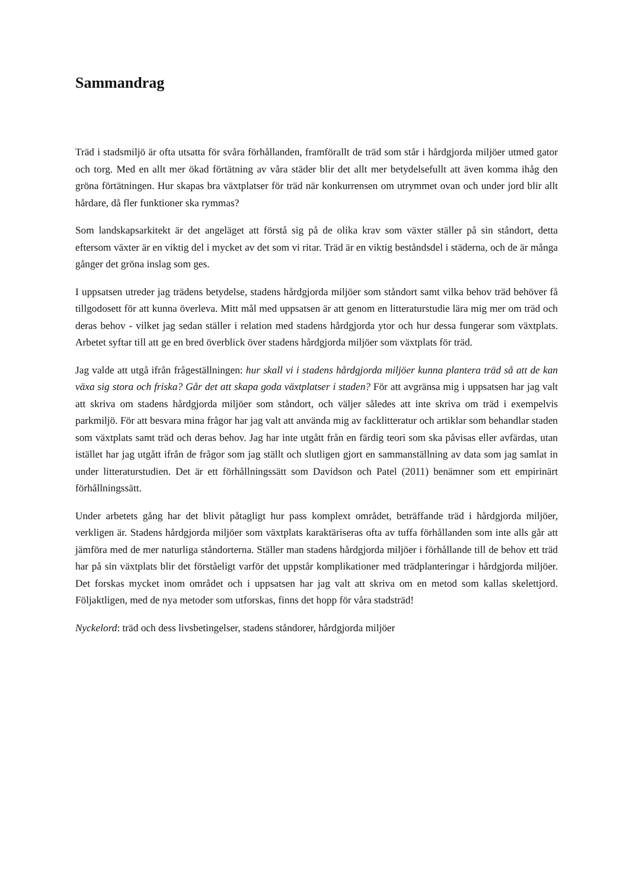Sammandrag
Träd i stadsmiljö är ofta utsatta för svåra förhållanden, framförallt de träd som står i hårdgjorda miljöer utmed gator och torg. Med en allt mer ökad förtätning av våra städer blir det allt mer betydelsefullt att även komma ihåg den gröna förtätningen. Hur skapas bra växtplatser för träd när konkurrensen om utrymmet ovan och under jord blir allt hårdare, då fler funktioner ska rymmas?
Som landskapsarkitekt är det angeläget att förstå sig på de olika krav som växter ställer på sin ståndort, detta eftersom växter är en viktig del i mycket av det som vi ritar. Träd är en viktig beståndsdel i städerna, och de är många gånger det gröna inslag som ges.
I uppsatsen utreder jag trädens betydelse, stadens hårdgjorda miljöer som ståndort samt vilka behov träd behöver få tillgodosett för att kunna överleva. Mitt mål med uppsatsen är att genom en litteraturstudie lära mig mer om träd och deras behov - vilket jag sedan ställer i relation med stadens hårdgjorda ytor och hur dessa fungerar som växtplats. Arbetet syftar till att ge en bred överblick över stadens hårdgjorda miljöer som växtplats för träd.
Jag valde att utgå ifrån frågeställningen: hur skall vi i stadens hårdgjorda miljöer kunna plantera träd så att de kan växa sig stora och friska? Går det att skapa goda växtplatser i staden? För att avgränsa mig i uppsatsen har jag valt att skriva om stadens hårdgjorda miljöer som ståndort, och väljer således att inte skriva om träd i exempelvis parkmiljö. För att besvara mina frågor har jag valt att använda mig av facklitteratur och artiklar som behandlar staden som växtplats samt träd och deras behov. Jag har inte utgått från en färdig teori som ska påvisas eller avfärdas, utan istället har jag utgått ifrån de frågor som jag ställt och slutligen gjort en sammanställning av data som jag samlat in under litteraturstudien. Det är ett förhållningssätt som Davidson och Patel (2011) benämner som ett empirinärt förhållningssätt.
Under arbetets gång har det blivit påtagligt hur pass komplext området, beträffande träd i hårdgjorda miljöer, verkligen är. Stadens hårdgjorda miljöer som växtplats karaktäriseras ofta av tuffa förhållanden som inte alls går att jämföra med de mer naturliga ståndorterna. Ställer man stadens hårdgjorda miljöer i förhållande till de behov ett träd har på sin växtplats blir det förståeligt varför det uppstår komplikationer med trädplanteringar i hårdgjorda miljöer. Det forskas mycket inom området och i uppsatsen har jag valt att skriva om en metod som kallas skelettjord. Följaktligen, med de nya metoder som utforskas, finns det hopp för våra stadsträd!
Nyckelord: träd och dess livsbetingelser, stadens ståndorer, hårdgjorda miljöer